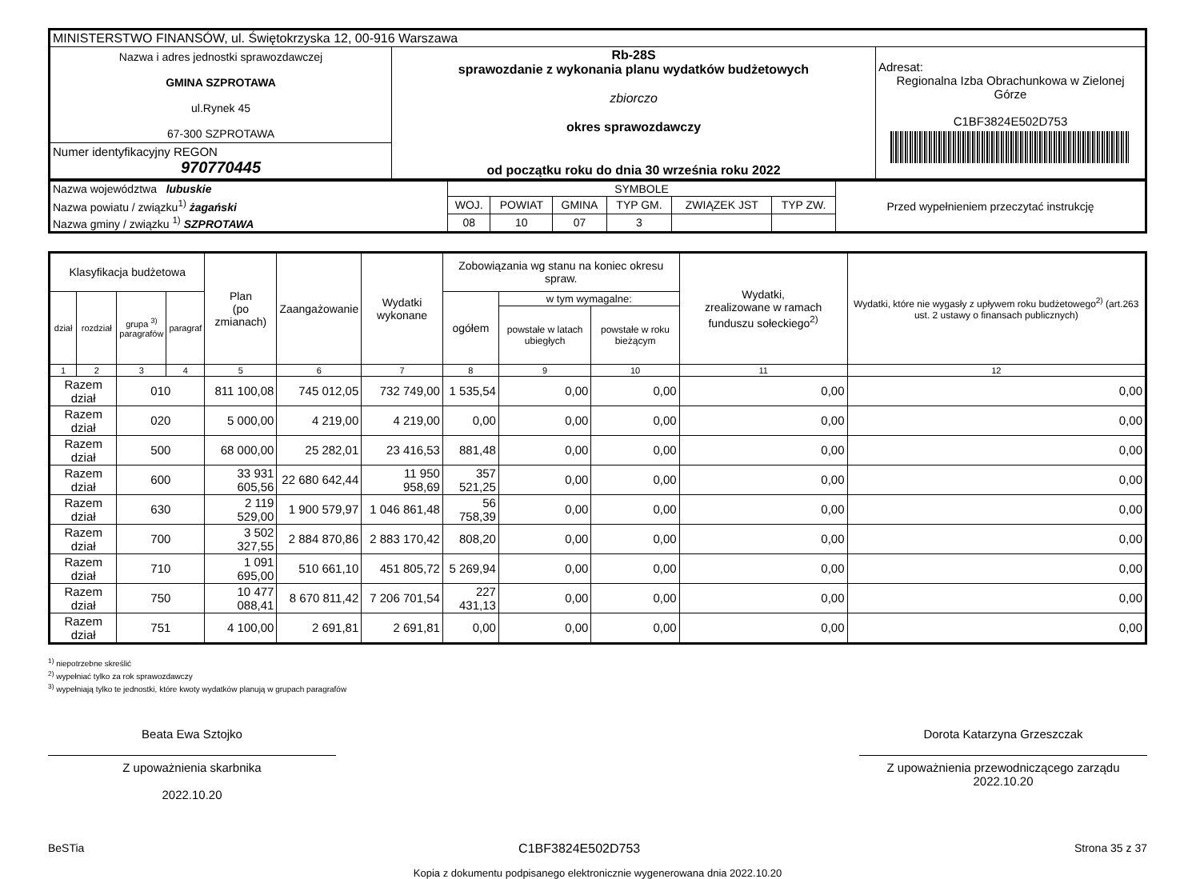| MINISTERSTWO FINANSÓW, ul. Świętokrzyska 12, 00-916 Warszawa | | |
| Nazwa i adres jednostki sprawozdawczej GMINA SZPROTAWA ul.Rynek 45 67-300 SZPROTAWA | Rb-28S sprawozdanie z wykonania planu wydatków budżetowych zbiorczo okres sprawozdawczy od początku roku do dnia 30 września roku 2022 | Adresat: Regionalna Izba Obrachunkowa w Zielonej Górze C1BF3824E502D753 |
| Numer identyfikacyjny REGON 970770445 | | |
| Nazwa województwa lubuskie | SYMBOLE | | | | | | Przed wypełnieniem przeczytać instrukcję |
| Nazwa powiatu / związku<sup>1)</sup> żagański | WOJ. | POWIAT | GMINA | TYP GM. | ZWIĄZEK JST | TYP ZW. | |
| Nazwa gminy / związku <sup>1)</sup> SZPROTAWA | 08 | 10 | 07 | 3 | | | |
| Klasyfikacja budżetowa | | | | Plan (po zmianach) | Zaangażowanie | Wydatki wykonane | Zobowiązania wg stanu na koniec okresu spraw. | | | Wydatki, zrealizowane w ramach funduszu sołeckiego<sup>2)</sup> | Wydatki, które nie wygasły z upływem roku budżetowego<sup>2)</sup> (art.263 ust. 2 ustawy o finansach publicznych) |
| --- | --- | --- | --- | --- | --- | --- | --- | --- | --- | --- | --- |
| dział | rozdział | grupa <sup>3)</sup> paragrafów | paragraf | | | | ogółem | w tym wymagalne: | | | |
| | | | | | | | | powstałe w latach ubiegłych | powstałe w roku bieżącym | | |
| 1 | 2 | 3 | 4 | 5 | 6 | 7 | 8 | 9 | 10 | 11 | 12 |
| Razem dział | | 010 | | 811 100,08 | 745 012,05 | 732 749,00 | 1 535,54 | 0,00 | 0,00 | 0,00 | 0,00 |
| Razem dział | | 020 | | 5 000,00 | 4 219,00 | 4 219,00 | 0,00 | 0,00 | 0,00 | 0,00 | 0,00 |
| Razem dział | | 500 | | 68 000,00 | 25 282,01 | 23 416,53 | 881,48 | 0,00 | 0,00 | 0,00 | 0,00 |
| Razem dział | | 600 | | 33 931 605,56 | 22 680 642,44 | 11 950 958,69 | 357 521,25 | 0,00 | 0,00 | 0,00 | 0,00 |
| Razem dział | | 630 | | 2 119 529,00 | 1 900 579,97 | 1 046 861,48 | 56 758,39 | 0,00 | 0,00 | 0,00 | 0,00 |
| Razem dział | | 700 | | 3 502 327,55 | 2 884 870,86 | 2 883 170,42 | 808,20 | 0,00 | 0,00 | 0,00 | 0,00 |
| Razem dział | | 710 | | 1 091 695,00 | 510 661,10 | 451 805,72 | 5 269,94 | 0,00 | 0,00 | 0,00 | 0,00 |
| Razem dział | | 750 | | 10 477 088,41 | 8 670 811,42 | 7 206 701,54 | 227 431,13 | 0,00 | 0,00 | 0,00 | 0,00 |
| Razem dział | | 751 | | 4 100,00 | 2 691,81 | 2 691,81 | 0,00 | 0,00 | 0,00 | 0,00 | 0,00 |
<sup>1)</sup> niepotrzebne skreślić
<sup>2)</sup> wypełniać tylko za rok sprawozdawczy
<sup>3)</sup> wypełniają tylko te jednostki, które kwoty wydatków planują w grupach paragrafów
Beata Ewa Sztojko
Z upoważnienia skarbnika
2022.10.20
Dorota Katarzyna Grzeszczak
Z upoważnienia przewodniczącego zarządu
2022.10.20
BeSTia C1BF3824E502D753 Strona 35 z 37
Kopia z dokumentu podpisanego elektronicznie wygenerowana dnia 2022.10.20